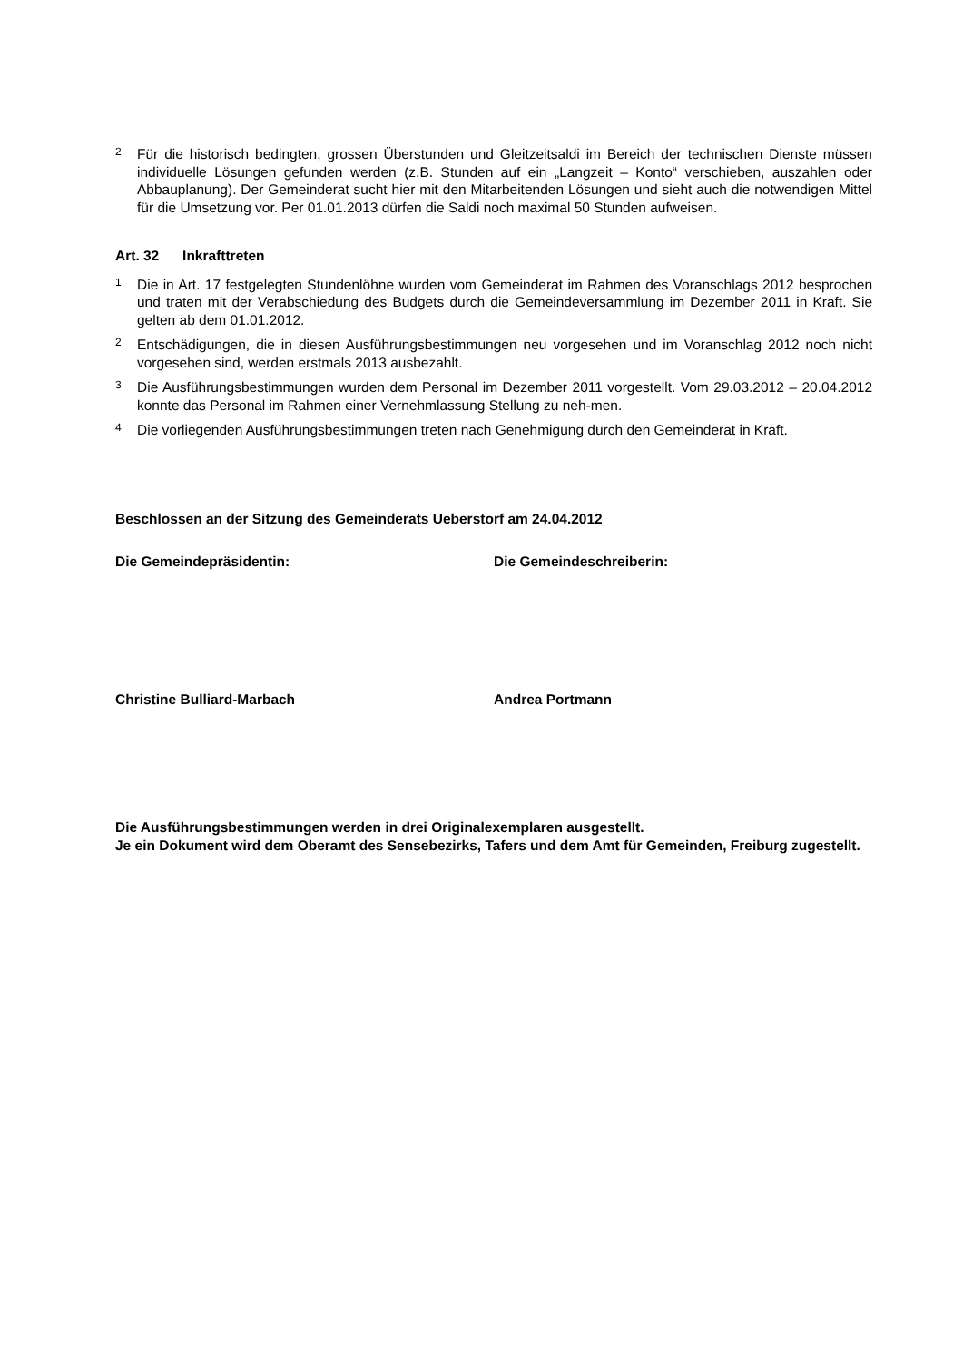2 Für die historisch bedingten, grossen Überstunden und Gleitzeitsaldi im Bereich der technischen Dienste müssen individuelle Lösungen gefunden werden (z.B. Stunden auf ein „Langzeit – Konto“ verschieben, auszahlen oder Abbauplanung). Der Gemeinderat sucht hier mit den Mitarbeitenden Lösungen und sieht auch die notwendigen Mittel für die Umsetzung vor. Per 01.01.2013 dürfen die Saldi noch maximal 50 Stunden aufweisen.
Art. 32 Inkrafttreten
1 Die in Art. 17 festgelegten Stundenlöhne wurden vom Gemeinderat im Rahmen des Voranschlags 2012 besprochen und traten mit der Verabschiedung des Budgets durch die Gemeindeversammlung im Dezember 2011 in Kraft. Sie gelten ab dem 01.01.2012.
2 Entschädigungen, die in diesen Ausführungsbestimmungen neu vorgesehen und im Voranschlag 2012 noch nicht vorgesehen sind, werden erstmals 2013 ausbezahlt.
3 Die Ausführungsbestimmungen wurden dem Personal im Dezember 2011 vorgestellt. Vom 29.03.2012 – 20.04.2012 konnte das Personal im Rahmen einer Vernehmlassung Stellung zu neh-men.
4 Die vorliegenden Ausführungsbestimmungen treten nach Genehmigung durch den Gemeinderat in Kraft.
Beschlossen an der Sitzung des Gemeinderats Ueberstorf am 24.04.2012
Die Gemeindepräsidentin: Die Gemeindeschreiberin:
Christine Bulliard-Marbach Andrea Portmann
Die Ausführungsbestimmungen werden in drei Originalexemplaren ausgestellt.
Je ein Dokument wird dem Oberamt des Sensebezirks, Tafers und dem Amt für Gemeinden, Freiburg zugestellt.